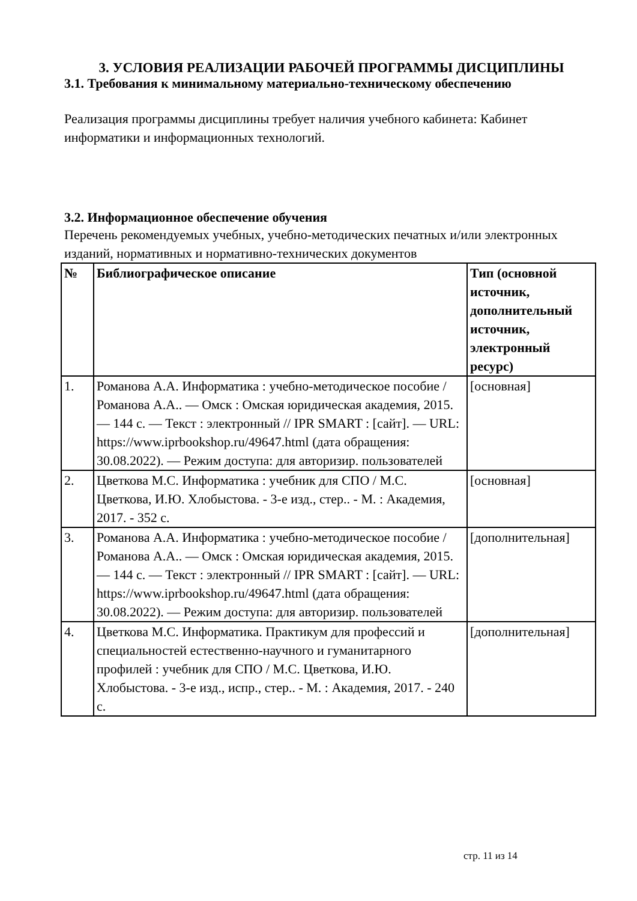3. УСЛОВИЯ РЕАЛИЗАЦИИ РАБОЧЕЙ ПРОГРАММЫ ДИСЦИПЛИНЫ
3.1. Требования к минимальному материально-техническому обеспечению
Реализация программы дисциплины требует наличия учебного кабинета: Кабинет информатики и информационных технологий.
3.2. Информационное обеспечение обучения
Перечень рекомендуемых учебных, учебно-методических печатных и/или электронных изданий, нормативных и нормативно-технических документов
| № | Библиографическое описание | Тип (основной источник, дополнительный источник, электронный ресурс) |
| --- | --- | --- |
| 1. | Романова А.А. Информатика : учебно-методическое пособие / Романова А.А.. — Омск : Омская юридическая академия, 2015. — 144 c. — Текст : электронный // IPR SMART : [сайт]. — URL: https://www.iprbookshop.ru/49647.html (дата обращения: 30.08.2022). — Режим доступа: для авторизир. пользователей | [основная] |
| 2. | Цветкова М.С. Информатика : учебник для СПО / М.С. Цветкова, И.Ю. Хлобыстова. - 3-е изд., стер.. - М. : Академия, 2017. - 352 с. | [основная] |
| 3. | Романова А.А. Информатика : учебно-методическое пособие / Романова А.А.. — Омск : Омская юридическая академия, 2015. — 144 c. — Текст : электронный // IPR SMART : [сайт]. — URL: https://www.iprbookshop.ru/49647.html (дата обращения: 30.08.2022). — Режим доступа: для авторизир. пользователей | [дополнительная] |
| 4. | Цветкова М.С. Информатика. Практикум для профессий и специальностей естественно-научного и гуманитарного профилей : учебник для СПО / М.С. Цветкова, И.Ю. Хлобыстова. - 3-е изд., испр., стер.. - М. : Академия, 2017. - 240 с. | [дополнительная] |
стр. 11 из 14